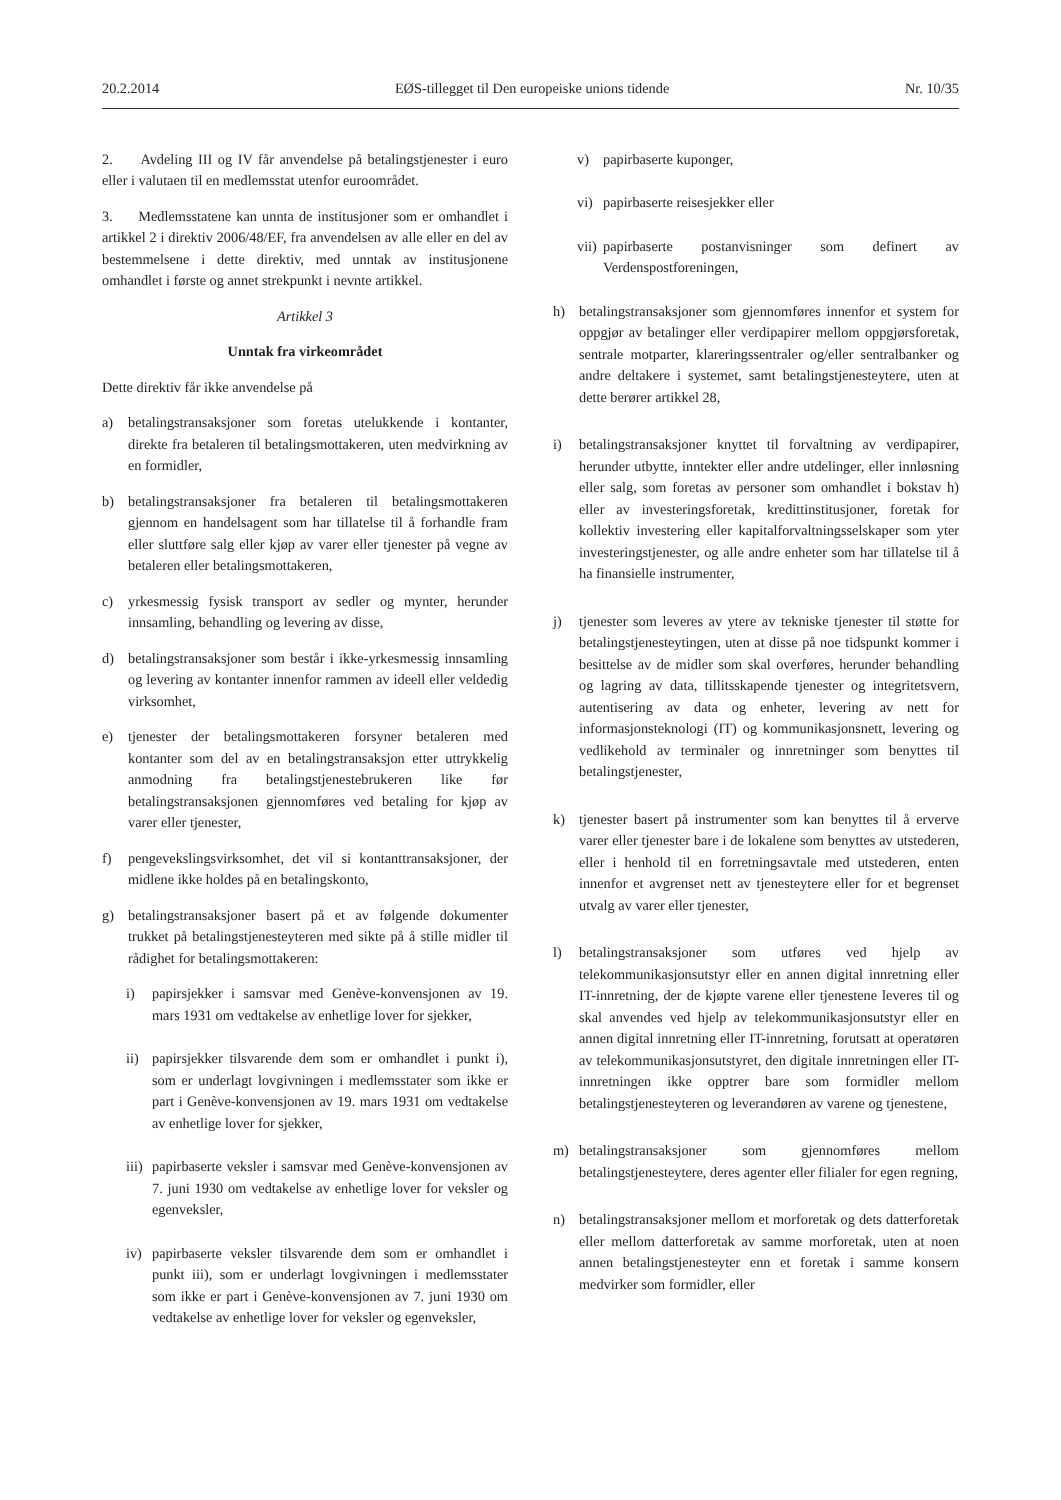20.2.2014 EØS-tillegget til Den europeiske unions tidende Nr. 10/35
2. Avdeling III og IV får anvendelse på betalingstjenester i euro eller i valutaen til en medlemsstat utenfor euroområdet.
3. Medlemsstatene kan unnta de institusjoner som er omhandlet i artikkel 2 i direktiv 2006/48/EF, fra anvendelsen av alle eller en del av bestemmelsene i dette direktiv, med unntak av institusjonene omhandlet i første og annet strekpunkt i nevnte artikkel.
Artikkel 3
Unntak fra virkeområdet
Dette direktiv får ikke anvendelse på
a) betalingstransaksjoner som foretas utelukkende i kontanter, direkte fra betaleren til betalingsmottakeren, uten medvirkning av en formidler,
b) betalingstransaksjoner fra betaleren til betalingsmottakeren gjennom en handelsagent som har tillatelse til å forhandle fram eller sluttføre salg eller kjøp av varer eller tjenester på vegne av betaleren eller betalingsmottakeren,
c) yrkesmessig fysisk transport av sedler og mynter, herunder innsamling, behandling og levering av disse,
d) betalingstransaksjoner som består i ikke-yrkesmessig innsamling og levering av kontanter innenfor rammen av ideell eller veldedig virksomhet,
e) tjenester der betalingsmottakeren forsyner betaleren med kontanter som del av en betalingstransaksjon etter uttrykkelig anmodning fra betalingstjenestebrukeren like før betalingstransaksjonen gjennomføres ved betaling for kjøp av varer eller tjenester,
f) pengevekslingsvirksomhet, det vil si kontanttransaksjoner, der midlene ikke holdes på en betalingskonto,
g) betalingstransaksjoner basert på et av følgende dokumenter trukket på betalingstjenesteyteren med sikte på å stille midler til rådighet for betalingsmottakeren:
i) papirsjekker i samsvar med Genève-konvensjonen av 19. mars 1931 om vedtakelse av enhetlige lover for sjekker,
ii) papirsjekker tilsvarende dem som er omhandlet i punkt i), som er underlagt lovgivningen i medlemsstater som ikke er part i Genève-konvensjonen av 19. mars 1931 om vedtakelse av enhetlige lover for sjekker,
iii) papirbaserte veksler i samsvar med Genève-konvensjonen av 7. juni 1930 om vedtakelse av enhetlige lover for veksler og egenveksler,
iv) papirbaserte veksler tilsvarende dem som er omhandlet i punkt iii), som er underlagt lovgivningen i medlemsstater som ikke er part i Genève-konvensjonen av 7. juni 1930 om vedtakelse av enhetlige lover for veksler og egenveksler,
v) papirbaserte kuponger,
vi) papirbaserte reisesjekker eller
vii) papirbaserte postanvisninger som definert av Verdenspostforeningen,
h) betalingstransaksjoner som gjennomføres innenfor et system for oppgjør av betalinger eller verdipapirer mellom oppgjørsforetak, sentrale motparter, klareringssentraler og/eller sentralbanker og andre deltakere i systemet, samt betalingstjenesteytere, uten at dette berører artikkel 28,
i) betalingstransaksjoner knyttet til forvaltning av verdipapirer, herunder utbytte, inntekter eller andre utdelinger, eller innløsning eller salg, som foretas av personer som omhandlet i bokstav h) eller av investeringsforetak, kredittinstitusjoner, foretak for kollektiv investering eller kapitalforvaltningsselskaper som yter investeringstjenester, og alle andre enheter som har tillatelse til å ha finansielle instrumenter,
j) tjenester som leveres av ytere av tekniske tjenester til støtte for betalingstjenesteytingen, uten at disse på noe tidspunkt kommer i besittelse av de midler som skal overføres, herunder behandling og lagring av data, tillitsskapende tjenester og integritetsvern, autentisering av data og enheter, levering av nett for informasjonsteknologi (IT) og kommunikasjonsnett, levering og vedlikehold av terminaler og innretninger som benyttes til betalingstjenester,
k) tjenester basert på instrumenter som kan benyttes til å erverve varer eller tjenester bare i de lokalene som benyttes av utstederen, eller i henhold til en forretningsavtale med utstederen, enten innenfor et avgrenset nett av tjenesteytere eller for et begrenset utvalg av varer eller tjenester,
l) betalingstransaksjoner som utføres ved hjelp av telekommunikasjonsutstyr eller en annen digital innretning eller IT-innretning, der de kjøpte varene eller tjenestene leveres til og skal anvendes ved hjelp av telekommunikasjonsutstyr eller en annen digital innretning eller IT-innretning, forutsatt at operatøren av telekommunikasjonsutstyret, den digitale innretningen eller IT-innretningen ikke opptrer bare som formidler mellom betalingstjenesteyteren og leverandøren av varene og tjenestene,
m) betalingstransaksjoner som gjennomføres mellom betalingstjenesteytere, deres agenter eller filialer for egen regning,
n) betalingstransaksjoner mellom et morforetak og dets datterforetak eller mellom datterforetak av samme morforetak, uten at noen annen betalingstjenesteyter enn et foretak i samme konsern medvirker som formidler, eller